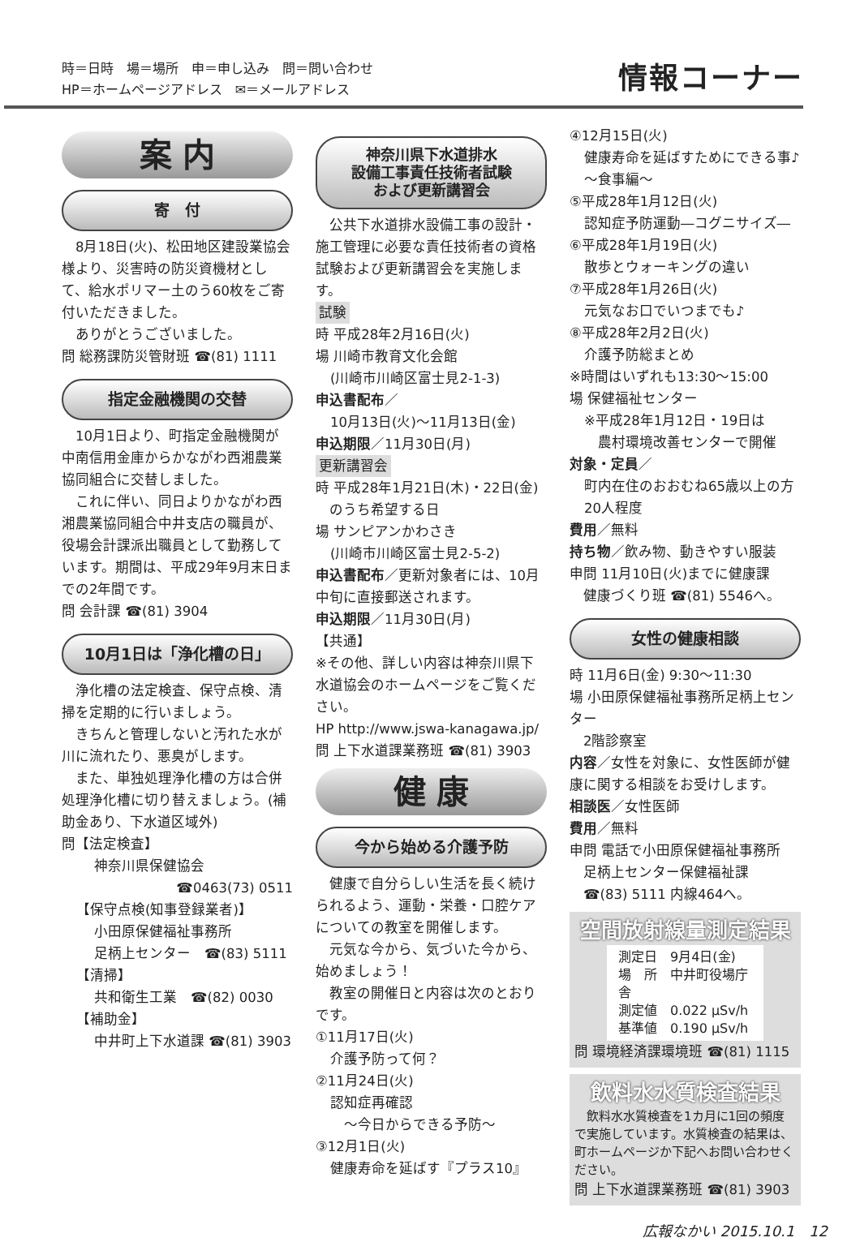時＝日時　場＝場所　申＝申し込み　問＝問い合わせ
HP＝ホームページアドレス　✉＝メールアドレス
情報コーナー
案 内
寄　付
　8月18日(火)、松田地区建設業協会様より、災害時の防災資機材として、給水ポリマー土のう60枚をご寄付いただきました。
　ありがとうございました。
問 総務課防災管財班 ☎(81) 1111
指定金融機関の交替
　10月1日より、町指定金融機関が中南信用金庫からかながわ西湘農業協同組合に交替しました。
　これに伴い、同日よりかながわ西湘農業協同組合中井支店の職員が、役場会計課派出職員として勤務しています。期間は、平成29年9月末日までの2年間です。
問 会計課 ☎(81) 3904
10月1日は「浄化槽の日」
　浄化槽の法定検査、保守点検、清掃を定期的に行いましょう。
　きちんと管理しないと汚れた水が川に流れたり、悪臭がします。
　また、単独処理浄化槽の方は合併処理浄化槽に切り替えましょう。(補助金あり、下水道区域外)
問【法定検査】
神奈川県保健協会
☎0463(73) 0511
【保守点検(知事登録業者)】
小田原保健福祉事務所
足柄上センター　☎(83) 5111
【清掃】
共和衛生工業　☎(82) 0030
【補助金】
中井町上下水道課 ☎(81) 3903
神奈川県下水道排水
設備工事責任技術者試験
および更新講習会
　公共下水道排水設備工事の設計・施工管理に必要な責任技術者の資格試験および更新講習会を実施します。
試験
時 平成28年2月16日(火)
場 川崎市教育文化会館
(川崎市川崎区富士見2-1-3)
申込書配布／
10月13日(火)～11月13日(金)
申込期限／11月30日(月)
更新講習会
時 平成28年1月21日(木)・22日(金)
　のうち希望する日
場 サンピアンかわさき
(川崎市川崎区富士見2-5-2)
申込書配布／更新対象者には、10月中旬に直接郵送されます。
申込期限／11月30日(月)
【共通】
※その他、詳しい内容は神奈川県下水道協会のホームページをご覧ください。
HP http://www.jswa-kanagawa.jp/
問 上下水道課業務班 ☎(81) 3903
健 康
今から始める介護予防
　健康で自分らしい生活を長く続けられるよう、運動・栄養・口腔ケアについての教室を開催します。
　元気な今から、気づいた今から、始めましょう！
　教室の開催日と内容は次のとおりです。
①11月17日(火)
介護予防って何？
②11月24日(火)
認知症再確認
　～今日からできる予防～
③12月1日(火)
健康寿命を延ばす『プラス10』
④12月15日(火)
健康寿命を延ばすためにできる事♪
～食事編～
⑤平成28年1月12日(火)
認知症予防運動―コグニサイズ―
⑥平成28年1月19日(火)
散歩とウォーキングの違い
⑦平成28年1月26日(火)
元気なお口でいつまでも♪
⑧平成28年2月2日(火)
介護予防総まとめ
※時間はいずれも13:30～15:00
場 保健福祉センター
※平成28年1月12日・19日は
　農村環境改善センターで開催
対象・定員／
町内在住のおおむね65歳以上の方
20人程度
費用／無料
持ち物／飲み物、動きやすい服装
申問 11月10日(火)までに健康課
　健康づくり班 ☎(81) 5546へ。
女性の健康相談
時 11月6日(金) 9:30～11:30
場 小田原保健福祉事務所足柄上センター
　2階診察室
内容／女性を対象に、女性医師が健康に関する相談をお受けします。
相談医／女性医師
費用／無料
申問 電話で小田原保健福祉事務所
　足柄上センター保健福祉課
　☎(83) 5111 内線464へ。
空間放射線量測定結果
測定日　9月4日(金)
場　所　中井町役場庁舎
測定値　0.022 μSv/h
基準値　0.190 μSv/h
問 環境経済課環境班 ☎(81) 1115
飲料水水質検査結果
　飲料水水質検査を1カ月に1回の頻度で実施しています。水質検査の結果は、町ホームページか下記へお問い合わせください。
問 上下水道課業務班 ☎(81) 3903
広報なかい 2015.10.1　12